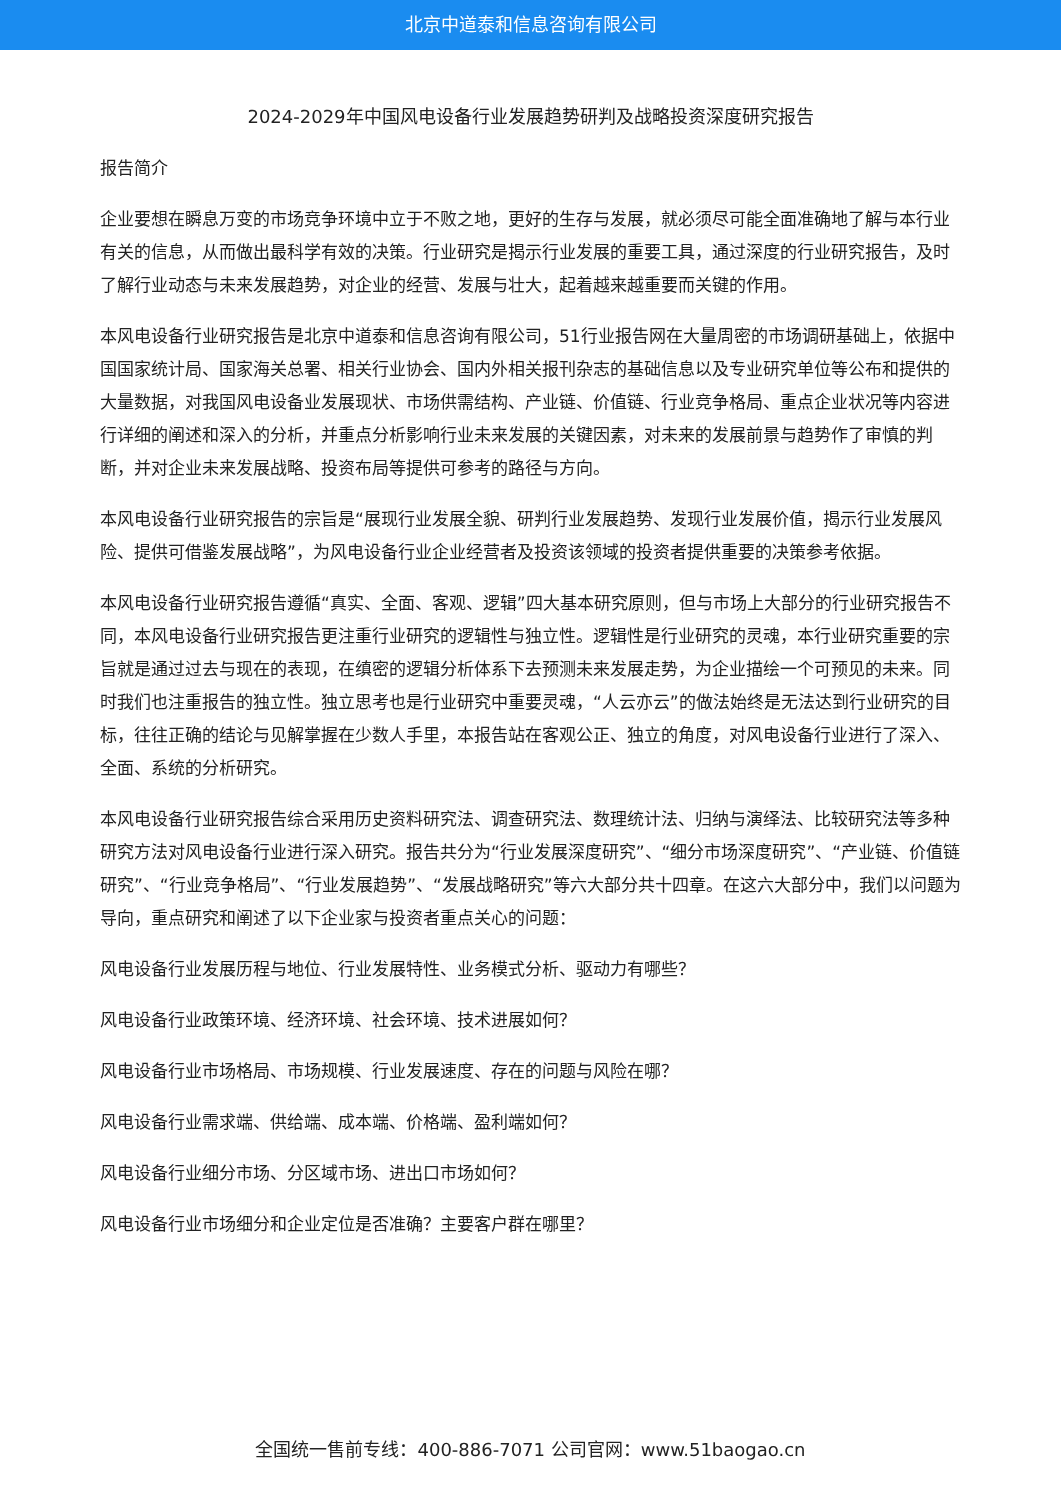北京中道泰和信息咨询有限公司
2024-2029年中国风电设备行业发展趋势研判及战略投资深度研究报告
报告简介
企业要想在瞬息万变的市场竞争环境中立于不败之地，更好的生存与发展，就必须尽可能全面准确地了解与本行业有关的信息，从而做出最科学有效的决策。行业研究是揭示行业发展的重要工具，通过深度的行业研究报告，及时了解行业动态与未来发展趋势，对企业的经营、发展与壮大，起着越来越重要而关键的作用。
本风电设备行业研究报告是北京中道泰和信息咨询有限公司，51行业报告网在大量周密的市场调研基础上，依据中国国家统计局、国家海关总署、相关行业协会、国内外相关报刊杂志的基础信息以及专业研究单位等公布和提供的大量数据，对我国风电设备业发展现状、市场供需结构、产业链、价值链、行业竞争格局、重点企业状况等内容进行详细的阐述和深入的分析，并重点分析影响行业未来发展的关键因素，对未来的发展前景与趋势作了审慎的判断，并对企业未来发展战略、投资布局等提供可参考的路径与方向。
本风电设备行业研究报告的宗旨是“展现行业发展全貌、研判行业发展趋势、发现行业发展价值，揭示行业发展风险、提供可借鉴发展战略”，为风电设备行业企业经营者及投资该领域的投资者提供重要的决策参考依据。
本风电设备行业研究报告遵循“真实、全面、客观、逻辑”四大基本研究原则，但与市场上大部分的行业研究报告不同，本风电设备行业研究报告更注重行业研究的逻辑性与独立性。逻辑性是行业研究的灵魂，本行业研究重要的宗旨就是通过过去与现在的表现，在缜密的逻辑分析体系下去预测未来发展走势，为企业描绘一个可预见的未来。同时我们也注重报告的独立性。独立思考也是行业研究中重要灵魂，“人云亦云”的做法始终是无法达到行业研究的目标，往往正确的结论与见解掌握在少数人手里，本报告站在客观公正、独立的角度，对风电设备行业进行了深入、全面、系统的分析研究。
本风电设备行业研究报告综合采用历史资料研究法、调查研究法、数理统计法、归纳与演绎法、比较研究法等多种研究方法对风电设备行业进行深入研究。报告共分为“行业发展深度研究”、“细分市场深度研究”、“产业链、价值链研究”、“行业竞争格局”、“行业发展趋势”、“发展战略研究”等六大部分共十四章。在这六大部分中，我们以问题为导向，重点研究和阐述了以下企业家与投资者重点关心的问题：
风电设备行业发展历程与地位、行业发展特性、业务模式分析、驱动力有哪些？
风电设备行业政策环境、经济环境、社会环境、技术进展如何？
风电设备行业市场格局、市场规模、行业发展速度、存在的问题与风险在哪？
风电设备行业需求端、供给端、成本端、价格端、盈利端如何？
风电设备行业细分市场、分区域市场、进出口市场如何？
风电设备行业市场细分和企业定位是否准确？主要客户群在哪里？
全国统一售前专线：400-886-7071 公司官网：www.51baogao.cn